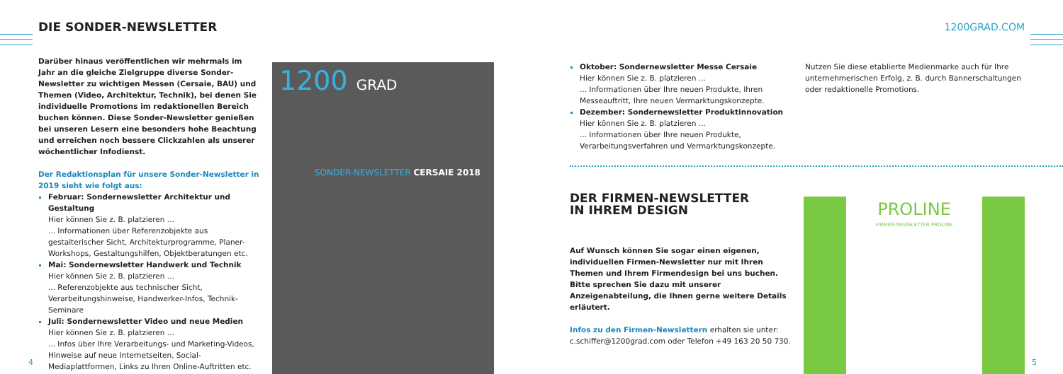DIE SONDER-NEWSLETTER
Darüber hinaus veröffentlichen wir mehrmals im Jahr an die gleiche Zielgruppe diverse Sonder-Newsletter zu wichtigen Messen (Cersaie, BAU) und Themen (Video, Architektur, Technik), bei denen Sie individuelle Promotions im redaktionellen Bereich buchen können. Diese Sonder-Newsletter genießen bei unseren Lesern eine besonders hohe Beachtung und erreichen noch bessere Clickzahlen als unserer wöchentlicher Infodienst.
Der Redaktionsplan für unsere Sonder-Newsletter in 2019 sieht wie folgt aus:
Februar: Sondernewsletter Architektur und Gestaltung
Hier können Sie z. B. platzieren ...
... Informationen über Referenzobjekte aus gestalterischer Sicht, Architekturprogramme, Planer-Workshops, Gestaltungshilfen, Objektberatungen etc.
Mai: Sondernewsletter Handwerk und Technik
Hier können Sie z. B. platzieren ...
... Referenzobjekte aus technischer Sicht, Verarbeitungshinweise, Handwerker-Infos, Technik-Seminare
Juli: Sondernewsletter Video und neue Medien
Hier können Sie z. B. platzieren ...
... Infos über Ihre Verarbeitungs- und Marketing-Videos, Hinweise auf neue Internetseiten, Social-Mediaplattformen, Links zu Ihren Online-Auftritten etc.
1200 GRAD
SONDER-NEWSLETTER CERSAIE 2018
1200GRAD.COM
Oktober: Sondernewsletter Messe Cersaie
Hier können Sie z. B. platzieren ...
... Informationen über Ihre neuen Produkte, Ihren Messeauftritt, Ihre neuen Vermarktungskonzepte.
Dezember: Sondernewsletter Produktinnovation
Hier können Sie z. B. platzieren ...
... Informationen über Ihre neuen Produkte, Verarbeitungsverfahren und Vermarktungskonzepte.
Nutzen Sie diese etablierte Medienmarke auch für Ihre unternehmerischen Erfolg, z. B. durch Bannerschaltungen oder redaktionelle Promotions.
DER FIRMEN-NEWSLETTER
IN IHREM DESIGN
Auf Wunsch können Sie sogar einen eigenen, individuellen Firmen-Newsletter nur mit Ihren Themen und Ihrem Firmendesign bei uns buchen. Bitte sprechen Sie dazu mit unserer Anzeigenabteilung, die Ihnen gerne weitere Details erläutert.
Infos zu den Firmen-Newslettern erhalten sie unter: c.schiffer@1200grad.com oder Telefon +49 163 20 50 730.
PROLINE
FIRMEN-NEWSLETTER PROLINE
4 5